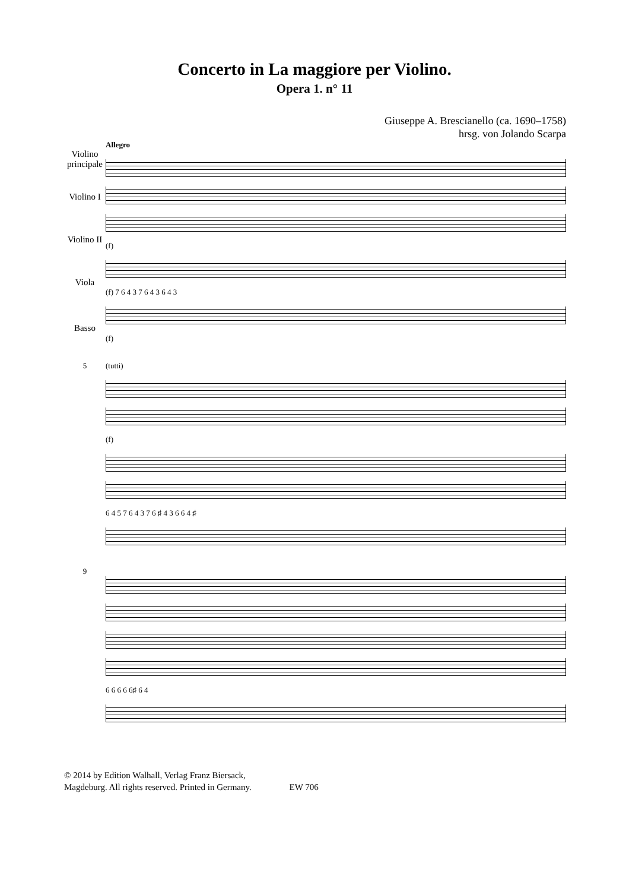Concerto in La maggiore per Violino.
Opera 1. n° 11
Giuseppe A. Brescianello (ca. 1690–1758)
hrsg. von Jolando Scarpa
Violino principale
Violino I
Violino II
Viola
Basso
Allegro
(f)
(f) 7 6 4 3 7 6 4 3 6 4 3
(f)
5 (tutti)
(f)
6 4 5 7 6 4 3 7 6 ♯ 4 3 6 6 4 ♯
9 6 6 6 6 6♯ 6 4
© 2014 by Edition Walhall, Verlag Franz Biersack,
Magdeburg. All rights reserved. Printed in Germany. EW 706